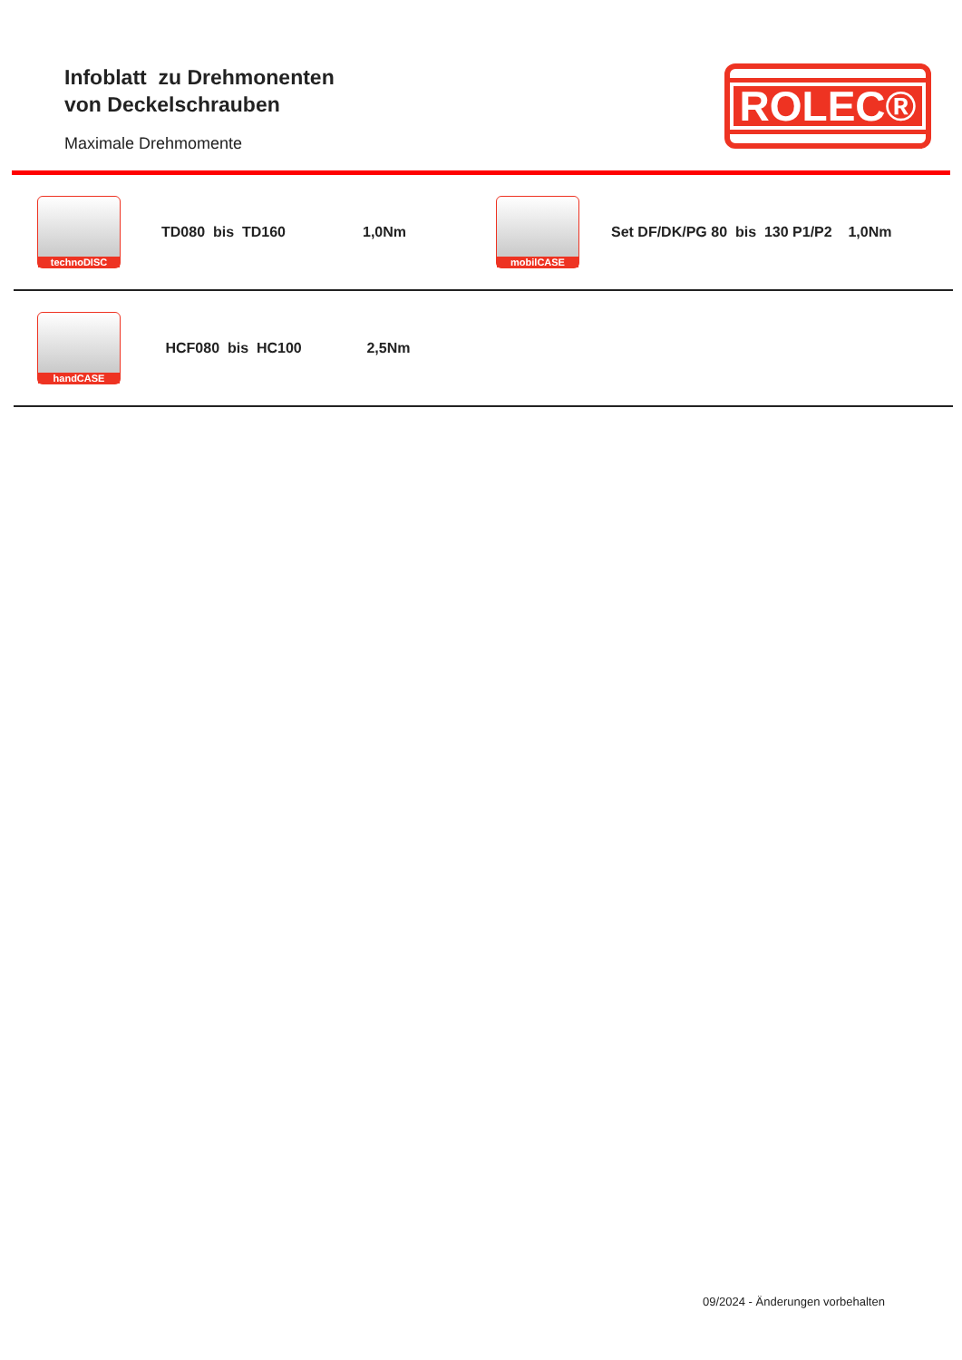Infoblatt zu Drehmonenten
von Deckelschrauben
Maximale Drehmomente
ROLEC®
| technoDISC | TD080 bis TD160 | 1,0Nm | mobilCASE | Set DF/DK/PG 80 bis 130 P1/P2 1,0Nm |
| handCASE | HCF080 bis HC100 | 2,5Nm | | |
09/2024 - Änderungen vorbehalten